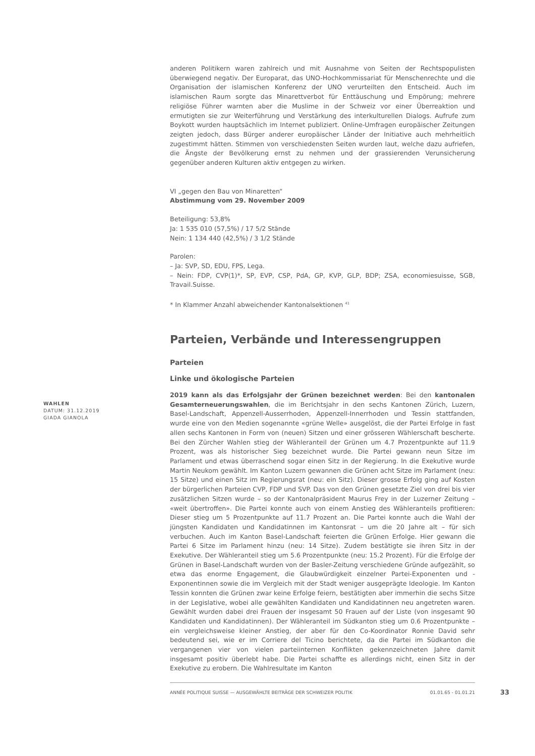anderen Politikern waren zahlreich und mit Ausnahme von Seiten der Rechtspopulisten überwiegend negativ. Der Europarat, das UNO-Hochkommissariat für Menschenrechte und die Organisation der islamischen Konferenz der UNO verurteilten den Entscheid. Auch im islamischen Raum sorgte das Minarettverbot für Enttäuschung und Empörung; mehrere religiöse Führer warnten aber die Muslime in der Schweiz vor einer Überreaktion und ermutigten sie zur Weiterführung und Verstärkung des interkulturellen Dialogs. Aufrufe zum Boykott wurden hauptsächlich im Internet publiziert. Online-Umfragen europäischer Zeitungen zeigten jedoch, dass Bürger anderer europäischer Länder der Initiative auch mehrheitlich zugestimmt hätten. Stimmen von verschiedensten Seiten wurden laut, welche dazu aufriefen, die Ängste der Bevölkerung ernst zu nehmen und der grassierenden Verunsicherung gegenüber anderen Kulturen aktiv entgegen zu wirken.
VI „gegen den Bau von Minaretten“
Abstimmung vom 29. November 2009
Beteiligung: 53,8%
Ja: 1 535 010 (57,5%) / 17 5/2 Stände
Nein: 1 134 440 (42,5%) / 3 1/2 Stände
Parolen:
– Ja: SVP, SD, EDU, FPS, Lega.
– Nein: FDP, CVP(1)*, SP, EVP, CSP, PdA, GP, KVP, GLP, BDP; ZSA, economiesuisse, SGB, Travail.Suisse.
* In Klammer Anzahl abweichender Kantonalsektionen <sup>41</sup>
Parteien, Verbände und Interessengruppen
Parteien
Linke und ökologische Parteien
2019 kann als das Erfolgsjahr der Grünen bezeichnet werden: Bei den kantonalen Gesamterneuerungswahlen, die im Berichtsjahr in den sechs Kantonen Zürich, Luzern, Basel-Landschaft, Appenzell-Ausserrhoden, Appenzell-Innerrhoden und Tessin stattfanden, wurde eine von den Medien sogenannte «grüne Welle» ausgelöst, die der Partei Erfolge in fast allen sechs Kantonen in Form von (neuen) Sitzen und einer grösseren Wählerschaft bescherte. Bei den Zürcher Wahlen stieg der Wähleranteil der Grünen um 4.7 Prozentpunkte auf 11.9 Prozent, was als historischer Sieg bezeichnet wurde. Die Partei gewann neun Sitze im Parlament und etwas überraschend sogar einen Sitz in der Regierung. In die Exekutive wurde Martin Neukom gewählt. Im Kanton Luzern gewannen die Grünen acht Sitze im Parlament (neu: 15 Sitze) und einen Sitz im Regierungsrat (neu: ein Sitz). Dieser grosse Erfolg ging auf Kosten der bürgerlichen Parteien CVP, FDP und SVP. Das von den Grünen gesetzte Ziel von drei bis vier zusätzlichen Sitzen wurde – so der Kantonalpräsident Maurus Frey in der Luzerner Zeitung – «weit übertroffen». Die Partei konnte auch von einem Anstieg des Wähleranteils profitieren: Dieser stieg um 5 Prozentpunkte auf 11.7 Prozent an. Die Partei konnte auch die Wahl der jüngsten Kandidaten und Kandidatinnen im Kantonsrat – um die 20 Jahre alt – für sich verbuchen. Auch im Kanton Basel-Landschaft feierten die Grünen Erfolge. Hier gewann die Partei 6 Sitze im Parlament hinzu (neu: 14 Sitze). Zudem bestätigte sie ihren Sitz in der Exekutive. Der Wähleranteil stieg um 5.6 Prozentpunkte (neu: 15.2 Prozent). Für die Erfolge der Grünen in Basel-Landschaft wurden von der Basler-Zeitung verschiedene Gründe aufgezählt, so etwa das enorme Engagement, die Glaubwürdigkeit einzelner Partei-Exponenten und -Exponentinnen sowie die im Vergleich mit der Stadt weniger ausgeprägte Ideologie. Im Kanton Tessin konnten die Grünen zwar keine Erfolge feiern, bestätigten aber immerhin die sechs Sitze in der Legislative, wobei alle gewählten Kandidaten und Kandidatinnen neu angetreten waren. Gewählt wurden dabei drei Frauen der insgesamt 50 Frauen auf der Liste (von insgesamt 90 Kandidaten und Kandidatinnen). Der Wähleranteil im Südkanton stieg um 0.6 Prozentpunkte – ein vergleichsweise kleiner Anstieg, der aber für den Co-Koordinator Ronnie David sehr bedeutend sei, wie er im Corriere del Ticino berichtete, da die Partei im Südkanton die vergangenen vier von vielen parteiinternen Konflikten gekennzeichneten Jahre damit insgesamt positiv überlebt habe. Die Partei schaffte es allerdings nicht, einen Sitz in der Exekutive zu erobern. Die Wahlresultate im Kanton
WAHLEN
DATUM: 31.12.2019
GIADA GIANOLA
ANNÉE POLITIQUE SUISSE — AUSGEWÄHLTE BEITRÄGE DER SCHWEIZER POLITIK 01.01.65 - 01.01.21
33